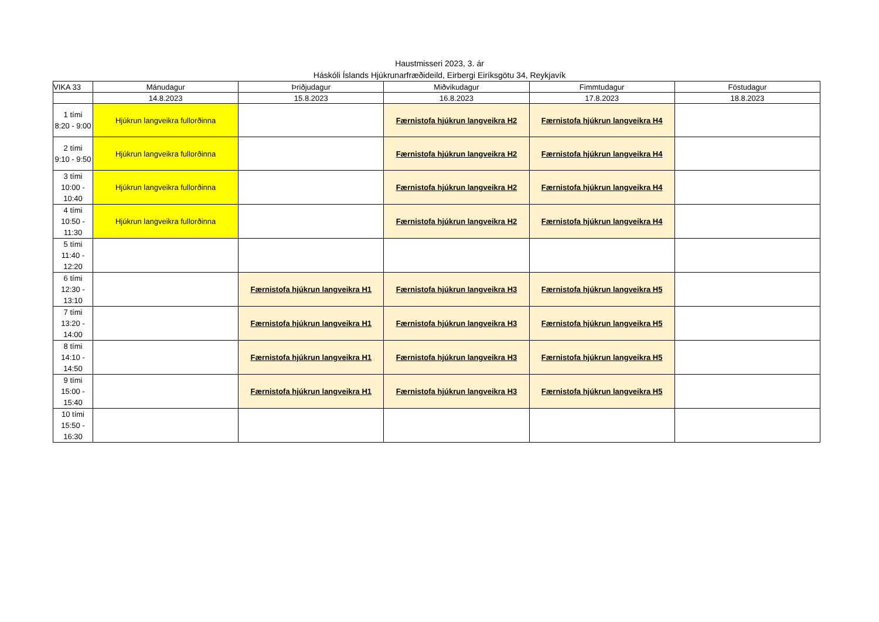Haustmisseri 2023, 3. ár
Háskóli Íslands Hjúkrunarfræðideild, Eirbergi Eiríksgötu 34, Reykjavík
| VIKA 33 | Mánudagur | Þriðjudagur | Miðvikudagur | Fimmtudagur | Föstudagur |
| --- | --- | --- | --- | --- | --- |
| | 14.8.2023 | 15.8.2023 | 16.8.2023 | 17.8.2023 | 18.8.2023 |
| 1 tími 8:20 - 9:00 | Hjúkrun langveikra fullorðinna | | Færnistofa hjúkrun langveikra H2 | Færnistofa hjúkrun langveikra H4 | |
| 2 tími 9:10 - 9:50 | Hjúkrun langveikra fullorðinna | | Færnistofa hjúkrun langveikra H2 | Færnistofa hjúkrun langveikra H4 | |
| 3 tími 10:00 - 10:40 | Hjúkrun langveikra fullorðinna | | Færnistofa hjúkrun langveikra H2 | Færnistofa hjúkrun langveikra H4 | |
| 4 tími 10:50 - 11:30 | Hjúkrun langveikra fullorðinna | | Færnistofa hjúkrun langveikra H2 | Færnistofa hjúkrun langveikra H4 | |
| 5 tími 11:40 - 12:20 | | | | | |
| 6 tími 12:30 - 13:10 | | Færnistofa hjúkrun langveikra H1 | Færnistofa hjúkrun langveikra H3 | Færnistofa hjúkrun langveikra H5 | |
| 7 tími 13:20 - 14:00 | | Færnistofa hjúkrun langveikra H1 | Færnistofa hjúkrun langveikra H3 | Færnistofa hjúkrun langveikra H5 | |
| 8 tími 14:10 - 14:50 | | Færnistofa hjúkrun langveikra H1 | Færnistofa hjúkrun langveikra H3 | Færnistofa hjúkrun langveikra H5 | |
| 9 tími 15:00 - 15:40 | | Færnistofa hjúkrun langveikra H1 | Færnistofa hjúkrun langveikra H3 | Færnistofa hjúkrun langveikra H5 | |
| 10 tími 15:50 - 16:30 | | | | | |